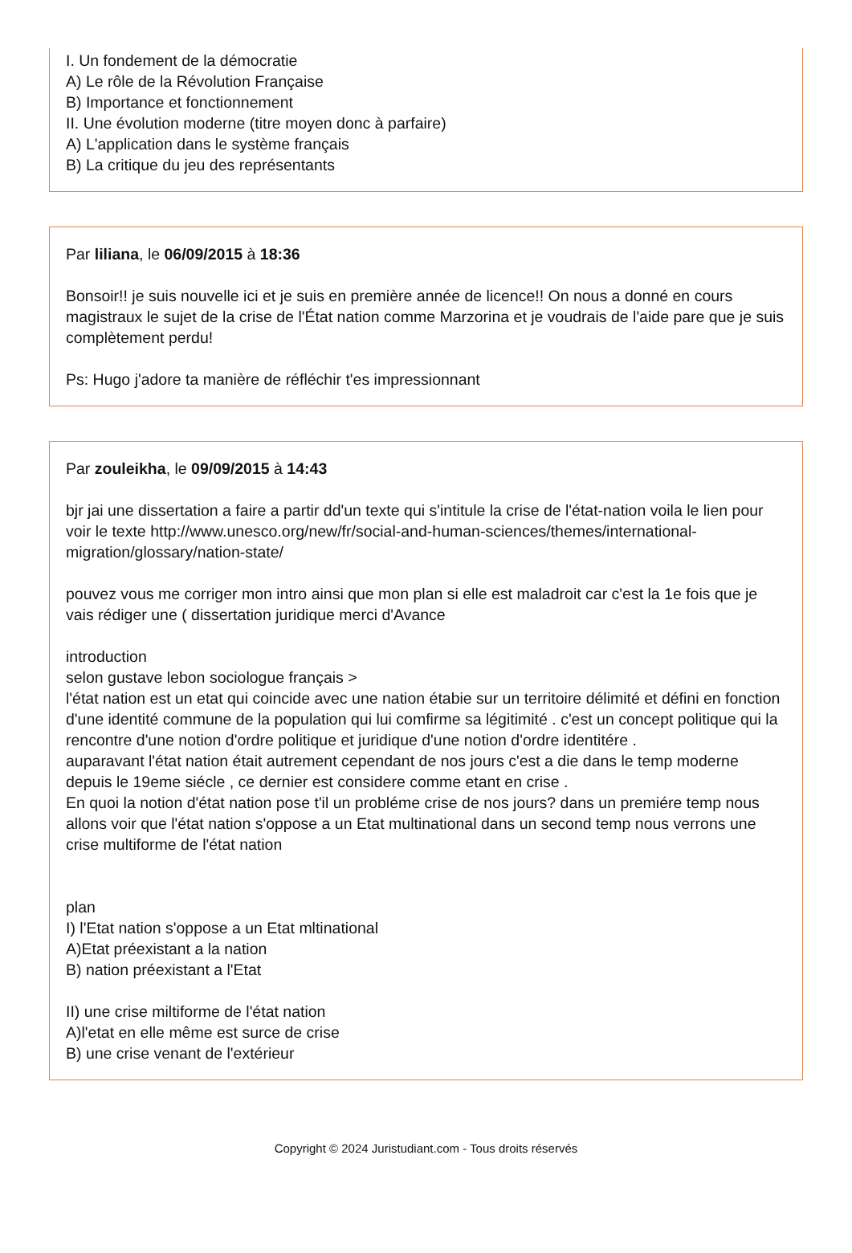I. Un fondement de la démocratie
A) Le rôle de la Révolution Française
B) Importance et fonctionnement
II. Une évolution moderne (titre moyen donc à parfaire)
A) L'application dans le système français
B) La critique du jeu des représentants
Par liliana, le 06/09/2015 à 18:36
Bonsoir!! je suis nouvelle ici et je suis en première année de licence!! On nous a donné en cours magistraux le sujet de la crise de l'État nation comme Marzorina et je voudrais de l'aide pare que je suis complètement perdu!
Ps: Hugo j'adore ta manière de réfléchir t'es impressionnant
Par zouleikha, le 09/09/2015 à 14:43
bjr jai une dissertation a faire a partir dd'un texte qui s'intitule la crise de l'état-nation voila le lien pour voir le texte http://www.unesco.org/new/fr/social-and-human-sciences/themes/international-migration/glossary/nation-state/
pouvez vous me corriger mon intro ainsi que mon plan si elle est maladroit car c'est la 1e fois que je vais rédiger une ( dissertation juridique merci d'Avance
introduction
selon gustave lebon sociologue français >
l'état nation est un etat qui coincide avec une nation étabie sur un territoire délimité et défini en fonction d'une identité commune de la population qui lui comfirme sa légitimité . c'est un concept politique qui la rencontre d'une notion d'ordre politique et juridique d'une notion d'ordre identitére .
auparavant l'état nation était autrement cependant de nos jours c'est a die dans le temp moderne depuis le 19eme siécle , ce dernier est considere comme etant en crise .
En quoi la notion d'état nation pose t'il un probléme crise de nos jours? dans un premiére temp nous allons voir que l'état nation s'oppose a un Etat multinational dans un second temp nous verrons une crise multiforme de l'état nation
plan
I) l'Etat nation s'oppose a un Etat mltinational
A)Etat préexistant a la nation
B) nation préexistant a l'Etat
II) une crise miltiforme de l'état nation
A)l'etat en elle même est surce de crise
B) une crise venant de l'extérieur
Copyright © 2024 Juristudiant.com - Tous droits réservés